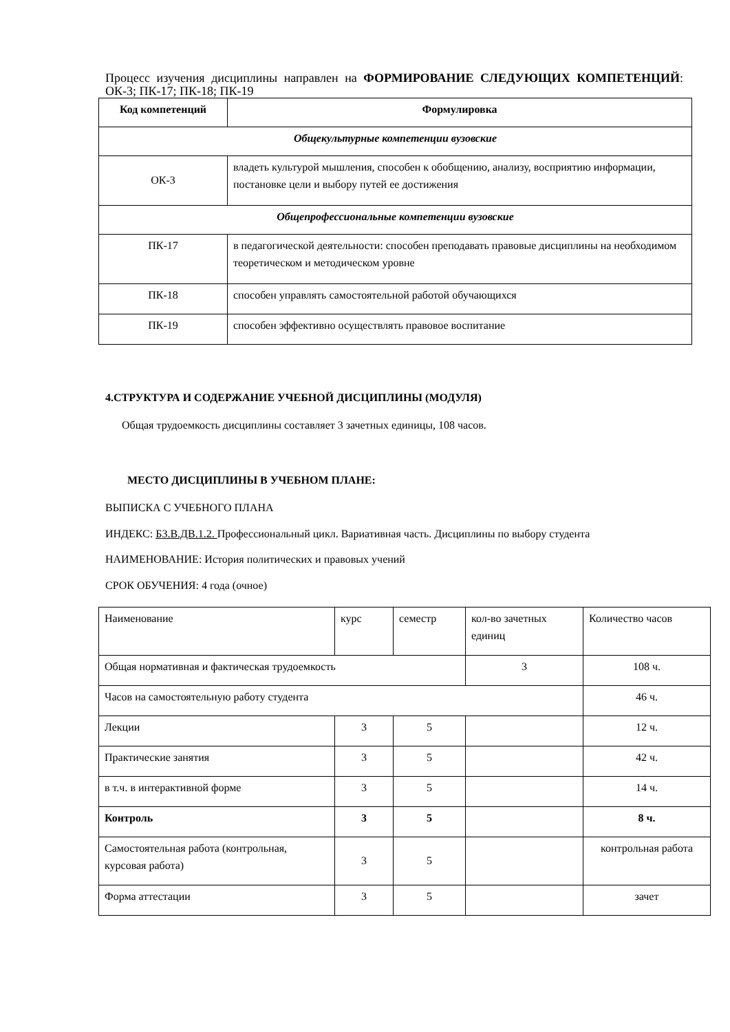Процесс изучения дисциплины направлен на ФОРМИРОВАНИЕ СЛЕДУЮЩИХ КОМПЕТЕНЦИЙ: ОК-3; ПК-17; ПК-18; ПК-19
| Код компетенций | Формулировка |
| --- | --- |
| Общекультурные компетенции вузовские | |
| ОК-3 | владеть культурой мышления, способен к обобщению, анализу, восприятию информации, постановке цели и выбору путей ее достижения |
| Общепрофессиональные компетенции вузовские | |
| ПК-17 | в педагогической деятельности: способен преподавать правовые дисциплины на необходимом теоретическом и методическом уровне |
| ПК-18 | способен управлять самостоятельной работой обучающихся |
| ПК-19 | способен эффективно осуществлять правовое воспитание |
4.СТРУКТУРА И СОДЕРЖАНИЕ УЧЕБНОЙ ДИСЦИПЛИНЫ (МОДУЛЯ)
Общая трудоемкость дисциплины составляет 3 зачетных единицы, 108 часов.
МЕСТО ДИСЦИПЛИНЫ В УЧЕБНОМ ПЛАНЕ:
ВЫПИСКА С УЧЕБНОГО ПЛАНА
ИНДЕКС: Б3.В.ДВ.1.2. Профессиональный цикл. Вариативная часть. Дисциплины по выбору студента
НАИМЕНОВАНИЕ: История политических и правовых учений
СРОК ОБУЧЕНИЯ: 4 года (очное)
| Наименование | курс | семестр | кол-во зачетных единиц | Количество часов |
| Общая нормативная и фактическая трудоемкость | | | 3 | 108 ч. |
| Часов на самостоятельную работу студента | | | | 46 ч. |
| Лекции | 3 | 5 | | 12 ч. |
| Практические занятия | 3 | 5 | | 42 ч. |
| в т.ч. в интерактивной форме | 3 | 5 | | 14 ч. |
| Контроль | 3 | 5 | | 8 ч. |
| Самостоятельная работа (контрольная, курсовая работа) | 3 | 5 | | контрольная работа |
| Форма аттестации | 3 | 5 | | зачет |